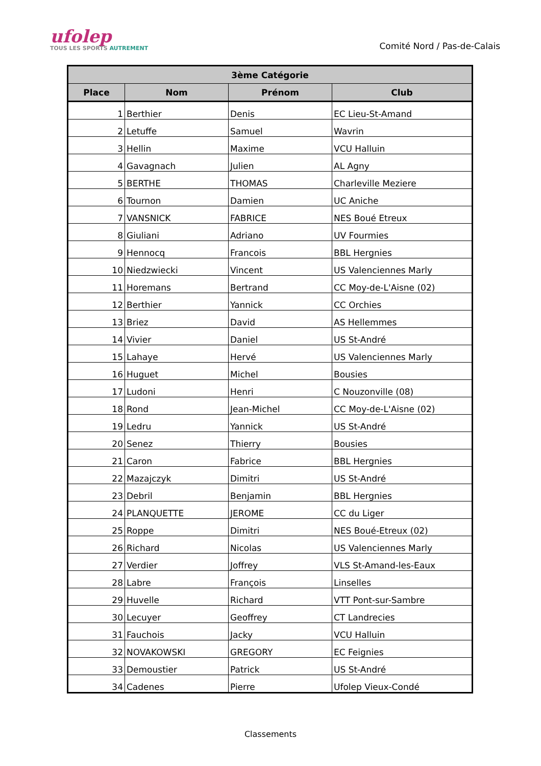ufolep
TOUS LES SPORTS AUTREMENT
Comité Nord / Pas-de-Calais
| 3ème Catégorie | | | |
| --- | --- | --- | --- |
| Place | Nom | Prénom | Club |
| 1 | Berthier | Denis | EC Lieu-St-Amand |
| 2 | Letuffe | Samuel | Wavrin |
| 3 | Hellin | Maxime | VCU Halluin |
| 4 | Gavagnach | Julien | AL Agny |
| 5 | BERTHE | THOMAS | Charleville Meziere |
| 6 | Tournon | Damien | UC Aniche |
| 7 | VANSNICK | FABRICE | NES Boué Etreux |
| 8 | Giuliani | Adriano | UV Fourmies |
| 9 | Hennocq | Francois | BBL Hergnies |
| 10 | Niedzwiecki | Vincent | US Valenciennes Marly |
| 11 | Horemans | Bertrand | CC Moy-de-L'Aisne (02) |
| 12 | Berthier | Yannick | CC Orchies |
| 13 | Briez | David | AS Hellemmes |
| 14 | Vivier | Daniel | US St-André |
| 15 | Lahaye | Hervé | US Valenciennes Marly |
| 16 | Huguet | Michel | Bousies |
| 17 | Ludoni | Henri | C Nouzonville (08) |
| 18 | Rond | Jean-Michel | CC Moy-de-L'Aisne (02) |
| 19 | Ledru | Yannick | US St-André |
| 20 | Senez | Thierry | Bousies |
| 21 | Caron | Fabrice | BBL Hergnies |
| 22 | Mazajczyk | Dimitri | US St-André |
| 23 | Debril | Benjamin | BBL Hergnies |
| 24 | PLANQUETTE | JEROME | CC du Liger |
| 25 | Roppe | Dimitri | NES Boué-Etreux (02) |
| 26 | Richard | Nicolas | US Valenciennes Marly |
| 27 | Verdier | Joffrey | VLS St-Amand-les-Eaux |
| 28 | Labre | François | Linselles |
| 29 | Huvelle | Richard | VTT Pont-sur-Sambre |
| 30 | Lecuyer | Geoffrey | CT Landrecies |
| 31 | Fauchois | Jacky | VCU Halluin |
| 32 | NOVAKOWSKI | GREGORY | EC Feignies |
| 33 | Demoustier | Patrick | US St-André |
| 34 | Cadenes | Pierre | Ufolep Vieux-Condé |
Classements